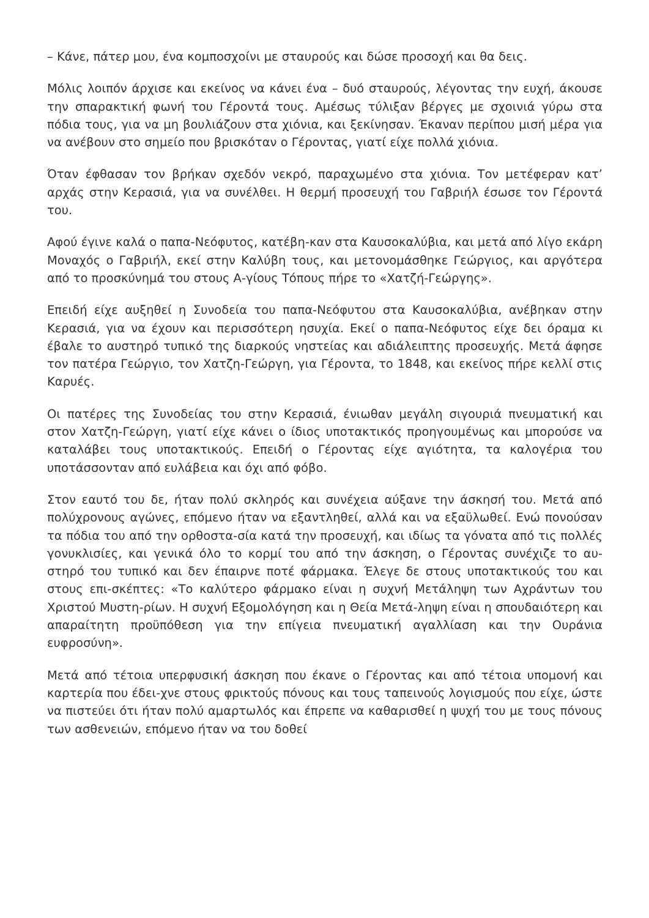– Κάνε, πάτερ μου, ένα κομποσχοίνι με σταυρούς και δώσε προσοχή και θα δεις.
Μόλις λοιπόν άρχισε και εκείνος να κάνει ένα – δυό σταυρούς, λέγοντας την ευχή, άκουσε την σπαρακτική φωνή του Γέροντά τους. Αμέσως τύλιξαν βέργες με σχοινιά γύρω στα πόδια τους, για να μη βουλιάζουν στα χιόνια, και ξεκίνησαν. Έκαναν περίπου μισή μέρα για να ανέβουν στο σημείο που βρισκόταν ο Γέροντας, γιατί είχε πολλά χιόνια.
Όταν έφθασαν τον βρήκαν σχεδόν νεκρό, παραχωμένο στα χιόνια. Τον μετέφεραν κατ’ αρχάς στην Κερασιά, για να συνέλθει. Η θερμή προσευχή του Γαβριήλ έσωσε τον Γέροντά του.
Αφού έγινε καλά ο παπα-Νεόφυτος, κατέβη-καν στα Καυσοκαλύβια, και μετά από λίγο εκάρη Μοναχός ο Γαβριήλ, εκεί στην Καλύβη τους, και μετονομάσθηκε Γεώργιος, και αργότερα από το προσκύνημά του στους Α-γίους Τόπους πήρε το «Χατζή-Γεώργης».
Επειδή είχε αυξηθεί η Συνοδεία του παπα-Νεόφυτου στα Καυσοκαλύβια, ανέβηκαν στην Κερασιά, για να έχουν και περισσότερη ησυχία. Εκεί ο παπα-Νεόφυτος είχε δει όραμα κι έβαλε το αυστηρό τυπικό της διαρκούς νηστείας και αδιάλειπτης προσευχής. Μετά άφησε τον πατέρα Γεώργιο, τον Χατζη-Γεώργη, για Γέροντα, το 1848, και εκείνος πήρε κελλί στις Καρυές.
Οι πατέρες της Συνοδείας του στην Κερασιά, ένιωθαν μεγάλη σιγουριά πνευματική και στον Χατζη-Γεώργη, γιατί είχε κάνει ο ίδιος υποτακτικός προηγουμένως και μπορούσε να καταλάβει τους υποτακτικούς. Επειδή ο Γέροντας είχε αγιότητα, τα καλογέρια του υποτάσσονταν από ευλάβεια και όχι από φόβο.
Στον εαυτό του δε, ήταν πολύ σκληρός και συνέχεια αύξανε την άσκησή του. Μετά από πολύχρονους αγώνες, επόμενο ήταν να εξαντληθεί, αλλά και να εξαϋλωθεί. Ενώ πονούσαν τα πόδια του από την ορθοστα-σία κατά την προσευχή, και ιδίως τα γόνατα από τις πολλές γονυκλισίες, και γενικά όλο το κορμί του από την άσκηση, ο Γέροντας συνέχιζε το αυ-στηρό του τυπικό και δεν έπαιρνε ποτέ φάρμακα. Έλεγε δε στους υποτακτικούς του και στους επι-σκέπτες: «Το καλύτερο φάρμακο είναι η συχνή Μετάληψη των Αχράντων του Χριστού Μυστη-ρίων. Η συχνή Εξομολόγηση και η Θεία Μετά-ληψη είναι η σπουδαιότερη και απαραίτητη προϋπόθεση για την επίγεια πνευματική αγαλλίαση και την Ουράνια ευφροσύνη».
Μετά από τέτοια υπερφυσική άσκηση που έκανε ο Γέροντας και από τέτοια υπομονή και καρτερία που έδει-χνε στους φρικτούς πόνους και τους ταπεινούς λογισμούς που είχε, ώστε να πιστεύει ότι ήταν πολύ αμαρτωλός και έπρεπε να καθαρισθεί η ψυχή του με τους πόνους των ασθενειών, επόμενο ήταν να του δοθεί